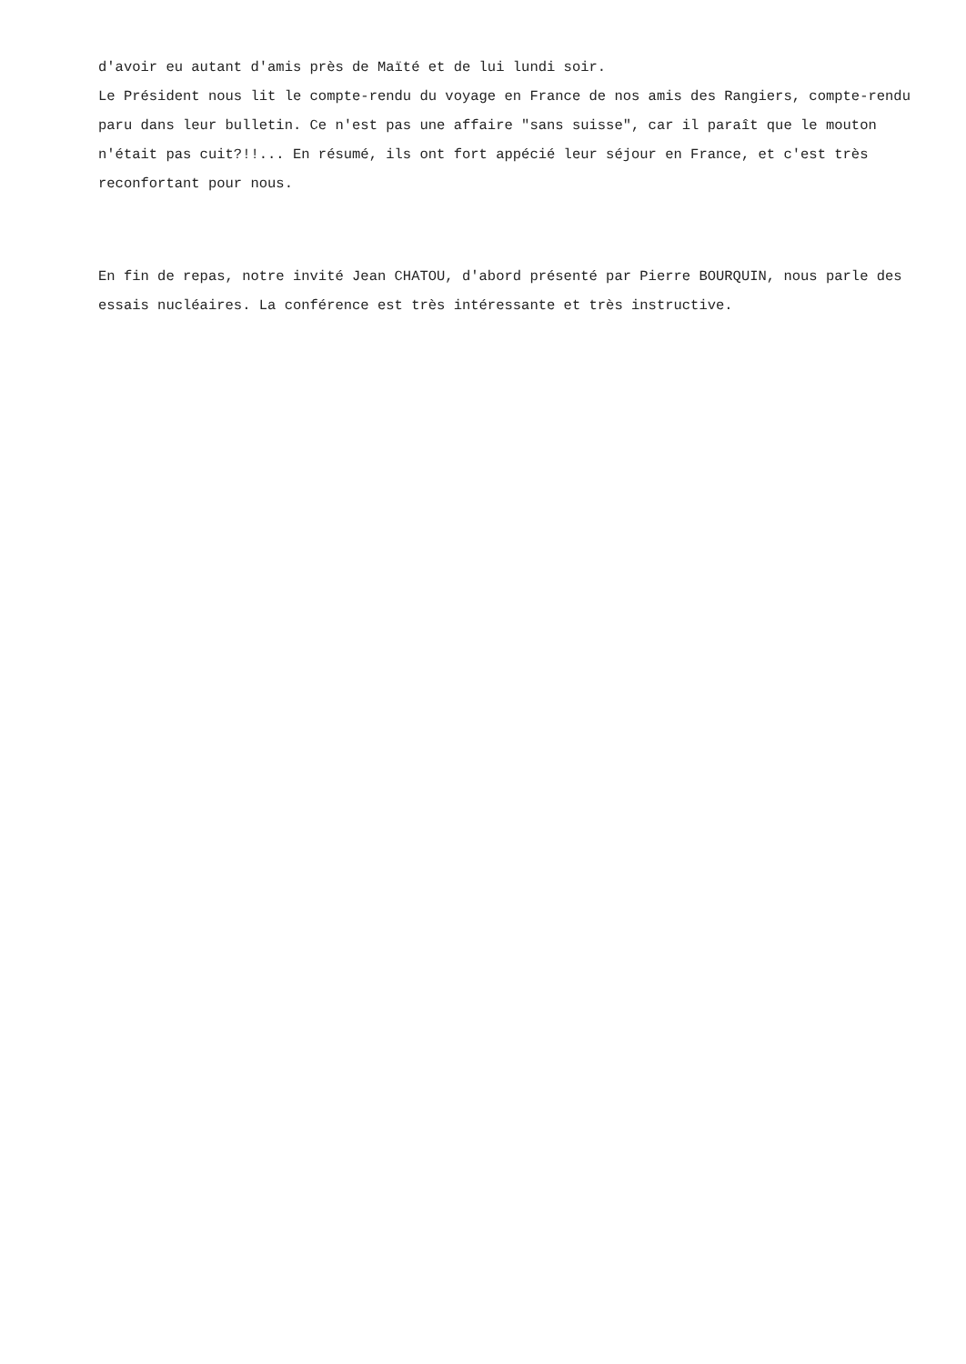d'avoir eu autant d'amis près de Maïté et de lui lundi soir.
Le Président nous lit le compte-rendu du voyage en France de nos amis des Rangiers, compte-rendu paru dans leur bulletin. Ce n'est pas une affaire "sans suisse", car il paraît que le mouton n'était pas cuit?!!... En résumé, ils ont fort appécié leur séjour en France, et c'est très reconfortant pour nous.
En fin de repas, notre invité Jean CHATOU, d'abord présenté par Pierre BOURQUIN, nous parle des essais nucléaires. La conférence est très intéressante et très instructive.